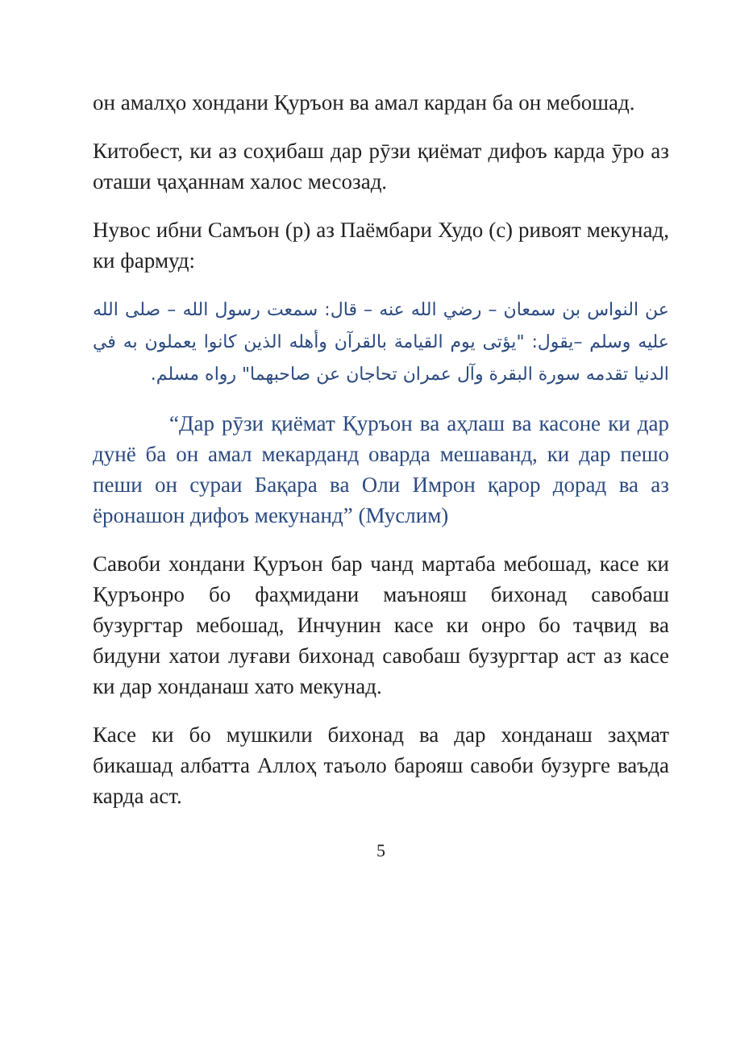он амалҳо хондани Қуръон ва амал кардан ба он мебошад.
Китобест, ки аз соҳибаш дар рӯзи қиёмат дифоъ карда ӯро аз оташи ҷаҳаннам халос месозад.
Нувос ибни Самъон (р) аз Паёмбари Худо (с) ривоят мекунад, ки фармуд:
عن النواس بن سمعان – رضي الله عنه – قال: سمعت رسول الله – صلى الله عليه وسلم –يقول: "يؤتى يوم القيامة بالقرآن وأهله الذين كانوا يعملون به في الدنيا تقدمه سورة البقرة وآل عمران تحاجان عن صاحبهما" رواه مسلم.
“Дар рӯзи қиёмат Қуръон ва аҳлаш ва касоне ки дар дунё ба он амал мекарданд оварда мешаванд, ки дар пешо пеши он сураи Бақара ва Оли Имрон қарор дорад ва аз ёронашон дифоъ мекунанд” (Муслим)
Савоби хондани Қуръон бар чанд мартаба мебошад, касе ки Қуръонро бо фаҳмидани маънояш бихонад савобаш бузургтар мебошад, Инчунин касе ки онро бо таҷвид ва бидуни хатои луғави бихонад савобаш бузургтар аст аз касе ки дар хонданаш хато мекунад.
Касе ки бо мушкили бихонад ва дар хонданаш заҳмат бикашад албатта Аллоҳ таъоло барояш савоби бузурге ваъда карда аст.
5